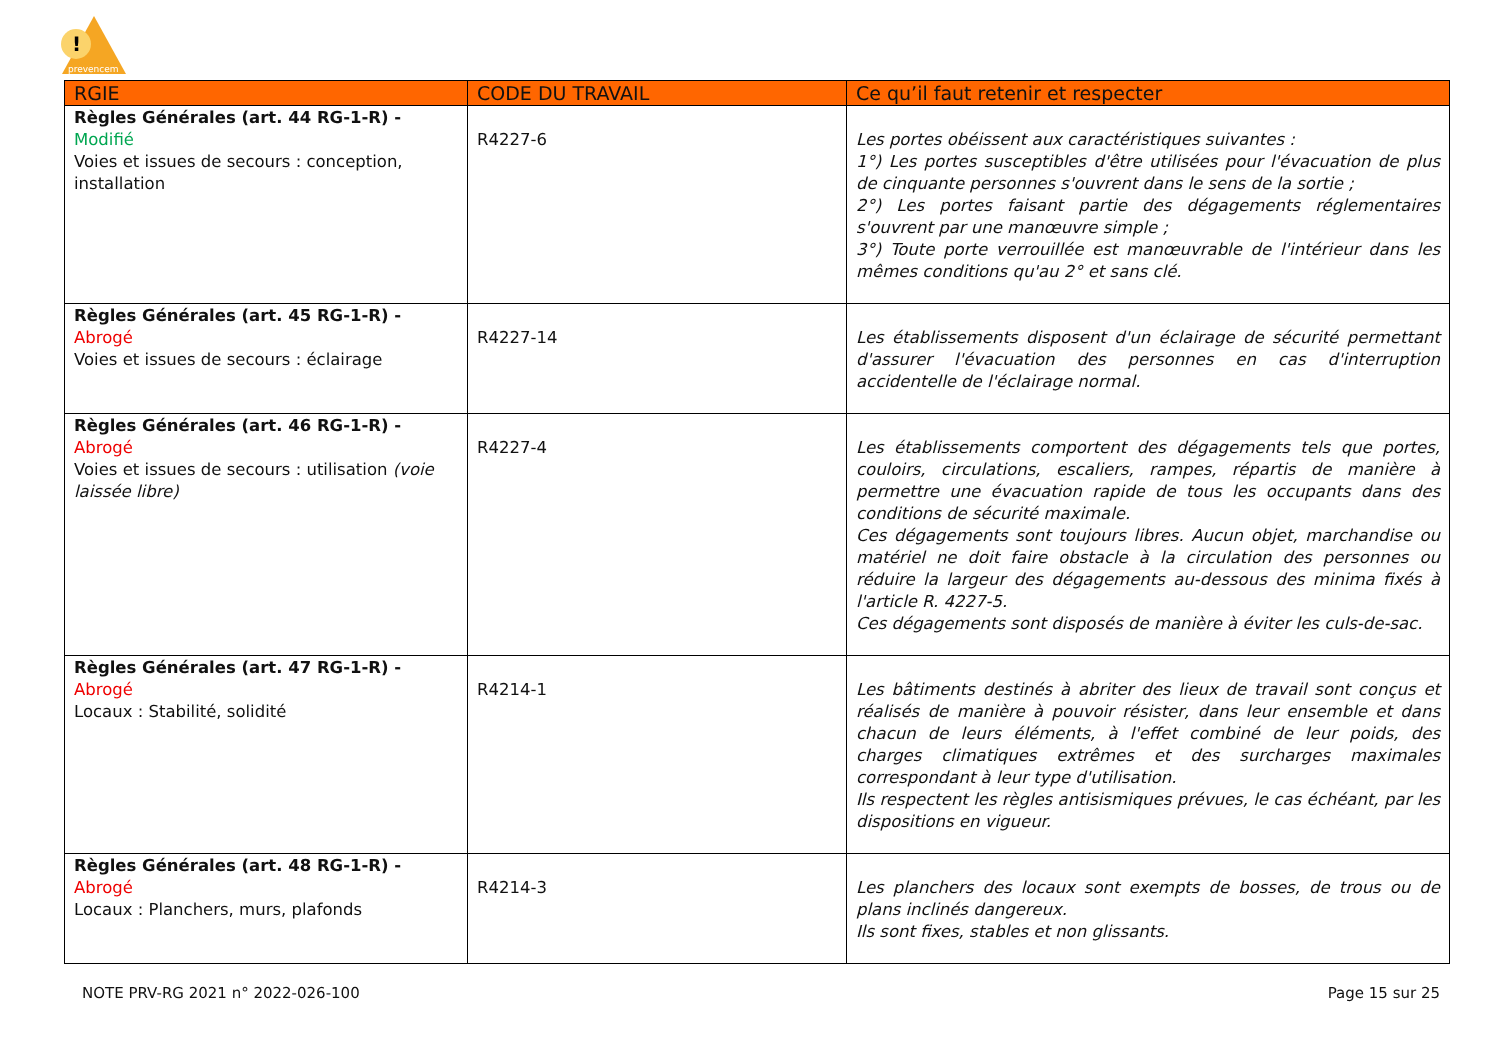!
prevencem
| RGIE | CODE DU TRAVAIL | Ce qu’il faut retenir et respecter |
| --- | --- | --- |
| Règles Générales (art. 44 RG-1-R) - Modifié Voies et issues de secours : conception, installation | R4227-6 | Les portes obéissent aux caractéristiques suivantes : 1°) Les portes susceptibles d'être utilisées pour l'évacuation de plus de cinquante personnes s'ouvrent dans le sens de la sortie ; 2°) Les portes faisant partie des dégagements réglementaires s'ouvrent par une manœuvre simple ; 3°) Toute porte verrouillée est manœuvrable de l'intérieur dans les mêmes conditions qu'au 2° et sans clé. |
| Règles Générales (art. 45 RG-1-R) - Abrogé Voies et issues de secours : éclairage | R4227-14 | Les établissements disposent d'un éclairage de sécurité permettant d'assurer l'évacuation des personnes en cas d'interruption accidentelle de l'éclairage normal. |
| Règles Générales (art. 46 RG-1-R) - Abrogé Voies et issues de secours : utilisation (voie laissée libre) | R4227-4 | Les établissements comportent des dégagements tels que portes, couloirs, circulations, escaliers, rampes, répartis de manière à permettre une évacuation rapide de tous les occupants dans des conditions de sécurité maximale. Ces dégagements sont toujours libres. Aucun objet, marchandise ou matériel ne doit faire obstacle à la circulation des personnes ou réduire la largeur des dégagements au-dessous des minima fixés à l'article R. 4227-5. Ces dégagements sont disposés de manière à éviter les culs-de-sac. |
| Règles Générales (art. 47 RG-1-R) - Abrogé Locaux : Stabilité, solidité | R4214-1 | Les bâtiments destinés à abriter des lieux de travail sont conçus et réalisés de manière à pouvoir résister, dans leur ensemble et dans chacun de leurs éléments, à l'effet combiné de leur poids, des charges climatiques extrêmes et des surcharges maximales correspondant à leur type d'utilisation. Ils respectent les règles antisismiques prévues, le cas échéant, par les dispositions en vigueur. |
| Règles Générales (art. 48 RG-1-R) - Abrogé Locaux : Planchers, murs, plafonds | R4214-3 | Les planchers des locaux sont exempts de bosses, de trous ou de plans inclinés dangereux. Ils sont fixes, stables et non glissants. |
NOTE PRV-RG 2021 n° 2022-026-100 Page 15 sur 25